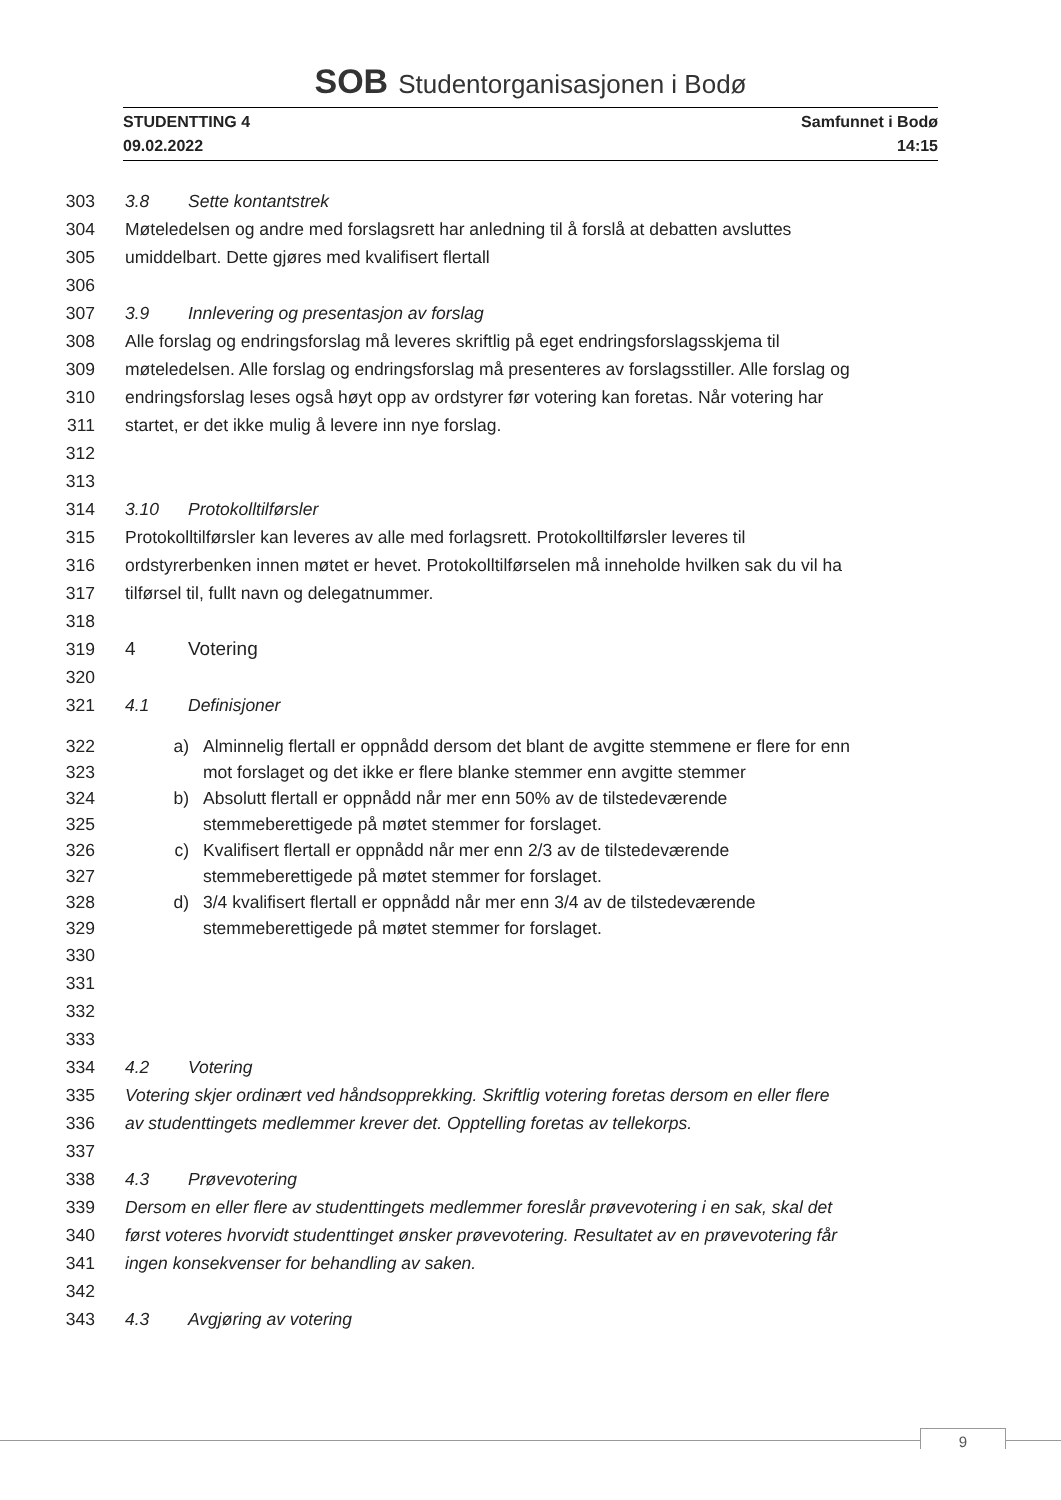SOB Studentorganisasjonen i Bodø
STUDENTTING 4
09.02.2022
Samfunnet i Bodø
14:15
303 3.8 Sette kontantstrek
304 Møteledelsen og andre med forslagsrett har anledning til å forslå at debatten avsluttes
305 umiddelbart. Dette gjøres med kvalifisert flertall
306
307 3.9 Innlevering og presentasjon av forslag
308 Alle forslag og endringsforslag må leveres skriftlig på eget endringsforslagsskjema til
309 møteledelsen. Alle forslag og endringsforslag må presenteres av forslagsstiller. Alle forslag og
310 endringsforslag leses også høyt opp av ordstyrer før votering kan foretas. Når votering har
311 startet, er det ikke mulig å levere inn nye forslag.
312
313
314 3.10 Protokolltilførsler
315 Protokolltilførsler kan leveres av alle med forlagsrett. Protokolltilførsler leveres til
316 ordstyrerbenken innen møtet er hevet. Protokolltilførselen må inneholde hvilken sak du vil ha
317 tilførsel til, fullt navn og delegatnummer.
318
319 4 Votering
320
321 4.1 Definisjoner
322 a) Alminnelig flertall er oppnådd dersom det blant de avgitte stemmene er flere for enn
323 mot forslaget og det ikke er flere blanke stemmer enn avgitte stemmer
324 b) Absolutt flertall er oppnådd når mer enn 50% av de tilstedeværende
325 stemmeberettigede på møtet stemmer for forslaget.
326 c) Kvalifisert flertall er oppnådd når mer enn 2/3 av de tilstedeværende
327 stemmeberettigede på møtet stemmer for forslaget.
328 d) 3/4 kvalifisert flertall er oppnådd når mer enn 3/4 av de tilstedeværende
329 stemmeberettigede på møtet stemmer for forslaget.
330
331
332
333
334 4.2 Votering
335 Votering skjer ordinært ved håndsopprekking. Skriftlig votering foretas dersom en eller flere
336 av studenttingets medlemmer krever det. Opptelling foretas av tellekorps.
337
338 4.3 Prøvevotering
339 Dersom en eller flere av studenttingets medlemmer foreslår prøvevotering i en sak, skal det
340 først voteres hvorvidt studenttinget ønsker prøvevotering. Resultatet av en prøvevotering får
341 ingen konsekvenser for behandling av saken.
342
343 4.3 Avgjøring av votering
9